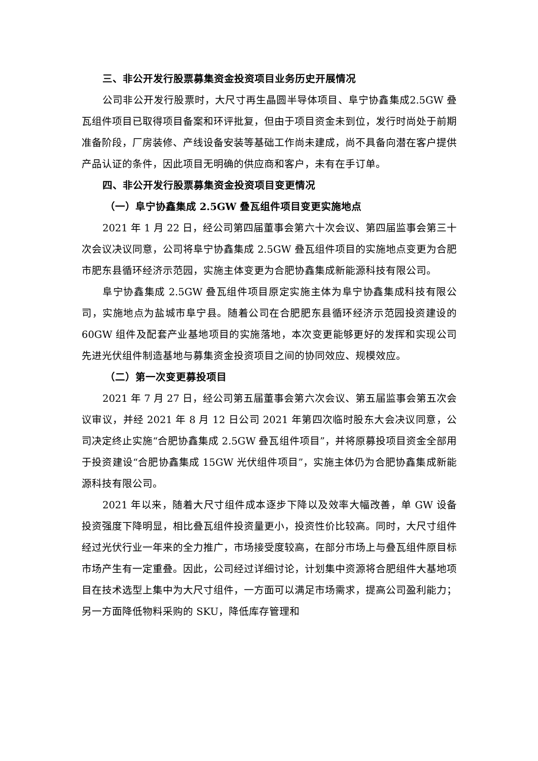三、非公开发行股票募集资金投资项目业务历史开展情况
公司非公开发行股票时，大尺寸再生晶圆半导体项目、阜宁协鑫集成2.5GW 叠瓦组件项目已取得项目备案和环评批复，但由于项目资金未到位，发行时尚处于前期准备阶段，厂房装修、产线设备安装等基础工作尚未建成，尚不具备向潜在客户提供产品认证的条件，因此项目无明确的供应商和客户，未有在手订单。
四、非公开发行股票募集资金投资项目变更情况
（一）阜宁协鑫集成 2.5GW 叠瓦组件项目变更实施地点
2021 年 1 月 22 日，经公司第四届董事会第六十次会议、第四届监事会第三十次会议决议同意，公司将阜宁协鑫集成 2.5GW 叠瓦组件项目的实施地点变更为合肥市肥东县循环经济示范园，实施主体变更为合肥协鑫集成新能源科技有限公司。
阜宁协鑫集成 2.5GW 叠瓦组件项目原定实施主体为阜宁协鑫集成科技有限公司，实施地点为盐城市阜宁县。随着公司在合肥肥东县循环经济示范园投资建设的 60GW 组件及配套产业基地项目的实施落地，本次变更能够更好的发挥和实现公司先进光伏组件制造基地与募集资金投资项目之间的协同效应、规模效应。
（二）第一次变更募投项目
2021 年 7 月 27 日，经公司第五届董事会第六次会议、第五届监事会第五次会议审议，并经 2021 年 8 月 12 日公司 2021 年第四次临时股东大会决议同意，公司决定终止实施“合肥协鑫集成 2.5GW 叠瓦组件项目”，并将原募投项目资金全部用于投资建设“合肥协鑫集成 15GW 光伏组件项目”，实施主体仍为合肥协鑫集成新能源科技有限公司。
2021 年以来，随着大尺寸组件成本逐步下降以及效率大幅改善，单 GW 设备投资强度下降明显，相比叠瓦组件投资量更小，投资性价比较高。同时，大尺寸组件经过光伏行业一年来的全力推广，市场接受度较高，在部分市场上与叠瓦组件原目标市场产生有一定重叠。因此，公司经过详细讨论，计划集中资源将合肥组件大基地项目在技术选型上集中为大尺寸组件，一方面可以满足市场需求，提高公司盈利能力；另一方面降低物料采购的 SKU，降低库存管理和